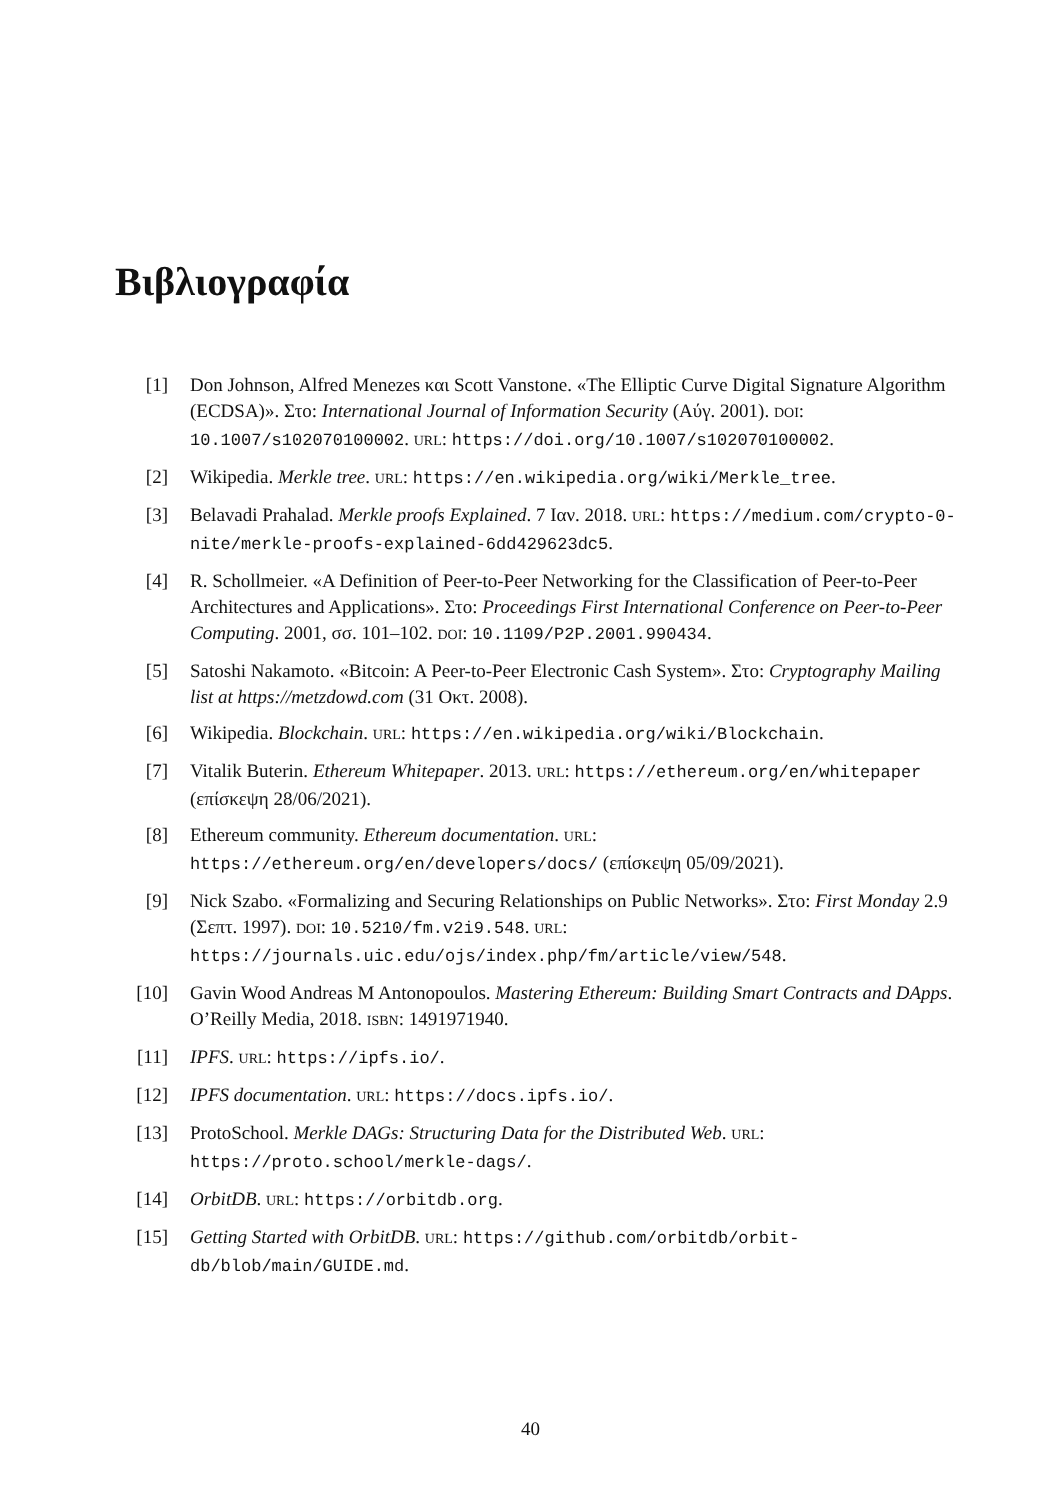Βιβλιογραφία
[1] Don Johnson, Alfred Menezes και Scott Vanstone. «The Elliptic Curve Digital Signature Algorithm (ECDSA)». Στο: International Journal of Information Security (Αύγ. 2001). DOI: 10.1007/s102070100002. URL: https://doi.org/10.1007/s102070100002.
[2] Wikipedia. Merkle tree. URL: https://en.wikipedia.org/wiki/Merkle_tree.
[3] Belavadi Prahalad. Merkle proofs Explained. 7 Ιαν. 2018. URL: https://medium.com/crypto-0-nite/merkle-proofs-explained-6dd429623dc5.
[4] R. Schollmeier. «A Definition of Peer-to-Peer Networking for the Classification of Peer-to-Peer Architectures and Applications». Στο: Proceedings First International Conference on Peer-to-Peer Computing. 2001, σσ. 101–102. DOI: 10.1109/P2P.2001.990434.
[5] Satoshi Nakamoto. «Bitcoin: A Peer-to-Peer Electronic Cash System». Στο: Cryptography Mailing list at https://metzdowd.com (31 Οκτ. 2008).
[6] Wikipedia. Blockchain. URL: https://en.wikipedia.org/wiki/Blockchain.
[7] Vitalik Buterin. Ethereum Whitepaper. 2013. URL: https://ethereum.org/en/whitepaper (επίσκεψη 28/06/2021).
[8] Ethereum community. Ethereum documentation. URL: https://ethereum.org/en/developers/docs/ (επίσκεψη 05/09/2021).
[9] Nick Szabo. «Formalizing and Securing Relationships on Public Networks». Στο: First Monday 2.9 (Σεπτ. 1997). DOI: 10.5210/fm.v2i9.548. URL: https://journals.uic.edu/ojs/index.php/fm/article/view/548.
[10] Gavin Wood Andreas M Antonopoulos. Mastering Ethereum: Building Smart Contracts and DApps. O’Reilly Media, 2018. ISBN: 1491971940.
[11] IPFS. URL: https://ipfs.io/.
[12] IPFS documentation. URL: https://docs.ipfs.io/.
[13] ProtoSchool. Merkle DAGs: Structuring Data for the Distributed Web. URL: https://proto.school/merkle-dags/.
[14] OrbitDB. URL: https://orbitdb.org.
[15] Getting Started with OrbitDB. URL: https://github.com/orbitdb/orbit-db/blob/main/GUIDE.md.
40